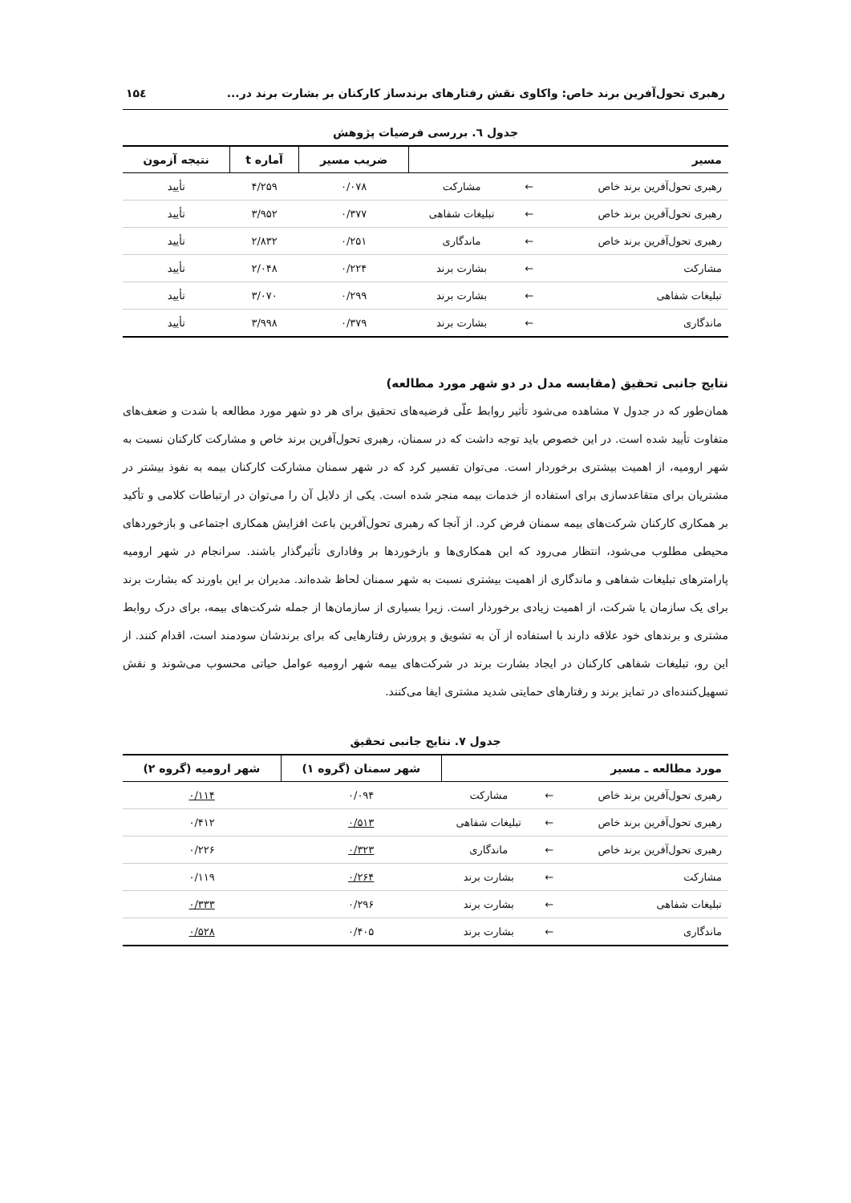رهبری تحول‌آفرین برند خاص: واکاوی نقش رفتارهای برندساز کارکنان بر بشارت برند در... ۱۵٤
جدول ٦. بررسی فرضیات پژوهش
| مسیر | | | ضریب مسیر | آماره t | نتیجه آزمون |
| --- | --- | --- | --- | --- | --- |
| رهبری تحول‌آفرین برند خاص | ← | مشارکت | ۰/۰۷۸ | ۴/۲۵۹ | تأیید |
| رهبری تحول‌آفرین برند خاص | ← | تبلیغات شفاهی | ۰/۳۷۷ | ۳/۹۵۲ | تأیید |
| رهبری تحول‌آفرین برند خاص | ← | ماندگاری | ۰/۲۵۱ | ۲/۸۳۲ | تأیید |
| مشارکت | ← | بشارت برند | ۰/۲۲۴ | ۲/۰۴۸ | تأیید |
| تبلیغات شفاهی | ← | بشارت برند | ۰/۲۹۹ | ۳/۰۷۰ | تأیید |
| ماندگاری | ← | بشارت برند | ۰/۳۷۹ | ۳/۹۹۸ | تأیید |
نتایج جانبی تحقیق (مقایسه مدل در دو شهر مورد مطالعه)
همان‌طور که در جدول ۷ مشاهده می‌شود تأثیر روابط علّی فرضیه‌های تحقیق برای هر دو شهر مورد مطالعه با شدت و ضعف‌های متفاوت تأیید شده است. در این خصوص باید توجه داشت که در سمنان، رهبری تحول‌آفرین برند خاص و مشارکت کارکنان نسبت به شهر ارومیه، از اهمیت بیشتری برخوردار است. می‌توان تفسیر کرد که در شهر سمنان مشارکت کارکنان بیمه به نفوذ بیشتر در مشتریان برای متقاعدسازی برای استفاده از خدمات بیمه منجر شده است. یکی از دلایل آن را می‌توان در ارتباطات کلامی و تأکید بر همکاری کارکنان شرکت‌های بیمه سمنان فرض کرد. از آنجا که رهبری تحول‌آفرین باعث افزایش همکاری اجتماعی و بازخوردهای محیطی مطلوب می‌شود، انتظار می‌رود که این همکاری‌ها و بازخوردها بر وفاداری تأثیرگذار باشند. سرانجام در شهر ارومیه پارامترهای تبلیغات شفاهی و ماندگاری از اهمیت بیشتری نسبت به شهر سمنان لحاظ شده‌اند. مدیران بر این باورند که بشارت برند برای یک سازمان یا شرکت، از اهمیت زیادی برخوردار است. زیرا بسیاری از سازمان‌ها از جمله شرکت‌های بیمه، برای درک روابط مشتری و برندهای خود علاقه دارند با استفاده از آن به تشویق و پرورش رفتارهایی که برای برندشان سودمند است، اقدام کنند. از این رو، تبلیغات شفاهی کارکنان در ایجاد بشارت برند در شرکت‌های بیمه شهر ارومیه عوامل حیاتی محسوب می‌شوند و نقش تسهیل‌کننده‌ای در تمایز برند و رفتارهای حمایتی شدید مشتری ایفا می‌کنند.
جدول ۷. نتایج جانبی تحقیق
| مورد مطالعه ـ مسیر | | | شهر سمنان (گروه ۱) | شهر ارومیه (گروه ۲) |
| --- | --- | --- | --- | --- |
| رهبری تحول‌آفرین برند خاص | ← | مشارکت | ۰/۰۹۴ | ۰/۱۱۴ |
| رهبری تحول‌آفرین برند خاص | ← | تبلیغات شفاهی | ۰/۵۱۳ | ۰/۴۱۲ |
| رهبری تحول‌آفرین برند خاص | ← | ماندگاری | ۰/۳۲۳ | ۰/۲۲۶ |
| مشارکت | ← | بشارت برند | ۰/۲۶۴ | ۰/۱۱۹ |
| تبلیغات شفاهی | ← | بشارت برند | ۰/۲۹۶ | ۰/۳۳۳ |
| ماندگاری | ← | بشارت برند | ۰/۴۰۵ | ۰/۵۲۸ |